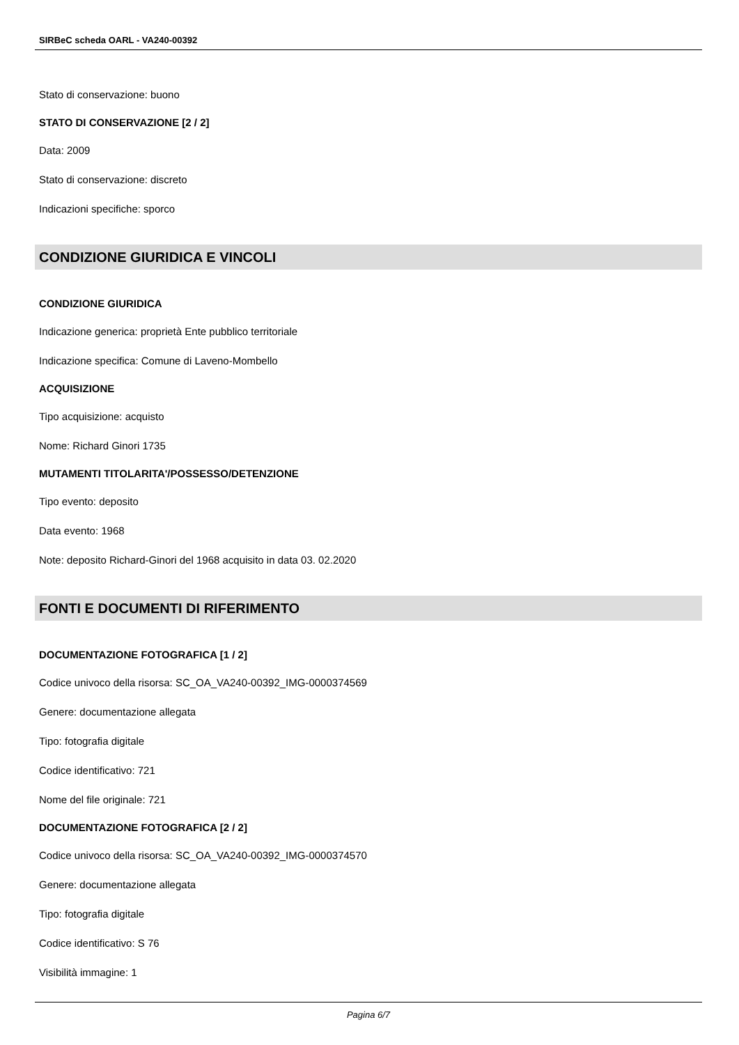SIRBeC scheda OARL - VA240-00392
Stato di conservazione: buono
STATO DI CONSERVAZIONE [2 / 2]
Data: 2009
Stato di conservazione: discreto
Indicazioni specifiche: sporco
CONDIZIONE GIURIDICA E VINCOLI
CONDIZIONE GIURIDICA
Indicazione generica: proprietà Ente pubblico territoriale
Indicazione specifica: Comune di Laveno-Mombello
ACQUISIZIONE
Tipo acquisizione: acquisto
Nome: Richard Ginori 1735
MUTAMENTI TITOLARITA'/POSSESSO/DETENZIONE
Tipo evento: deposito
Data evento: 1968
Note: deposito Richard-Ginori del 1968 acquisito in data 03. 02.2020
FONTI E DOCUMENTI DI RIFERIMENTO
DOCUMENTAZIONE FOTOGRAFICA [1 / 2]
Codice univoco della risorsa: SC_OA_VA240-00392_IMG-0000374569
Genere: documentazione allegata
Tipo: fotografia digitale
Codice identificativo: 721
Nome del file originale: 721
DOCUMENTAZIONE FOTOGRAFICA [2 / 2]
Codice univoco della risorsa: SC_OA_VA240-00392_IMG-0000374570
Genere: documentazione allegata
Tipo: fotografia digitale
Codice identificativo: S 76
Visibilità immagine: 1
Pagina 6/7